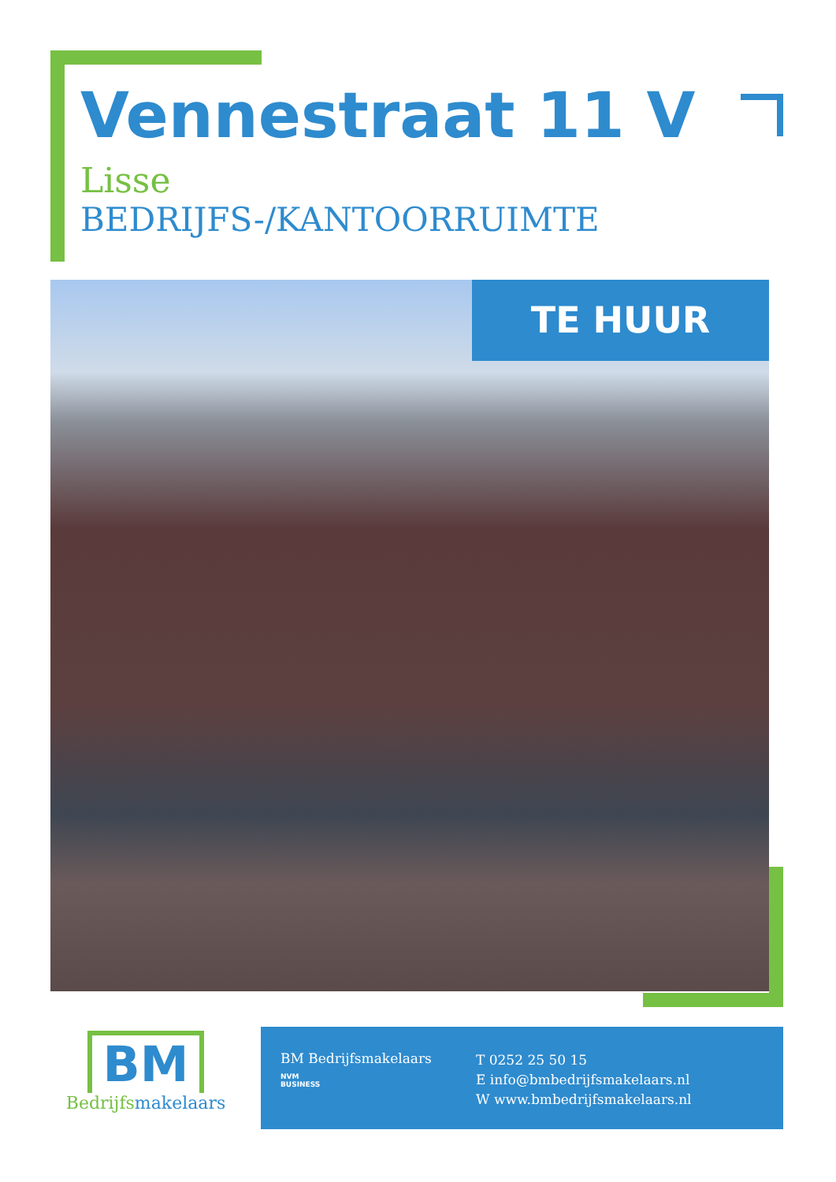Vennestraat 11 V
Lisse
BEDRIJFS-/KANTOORRUIMTE
TE HUUR
BM
Bedrijfsmakelaars
BM Bedrijfsmakelaars
NVM
BUSINESS
T 0252 25 50 15
E info@bmbedrijfsmakelaars.nl
W www.bmbedrijfsmakelaars.nl